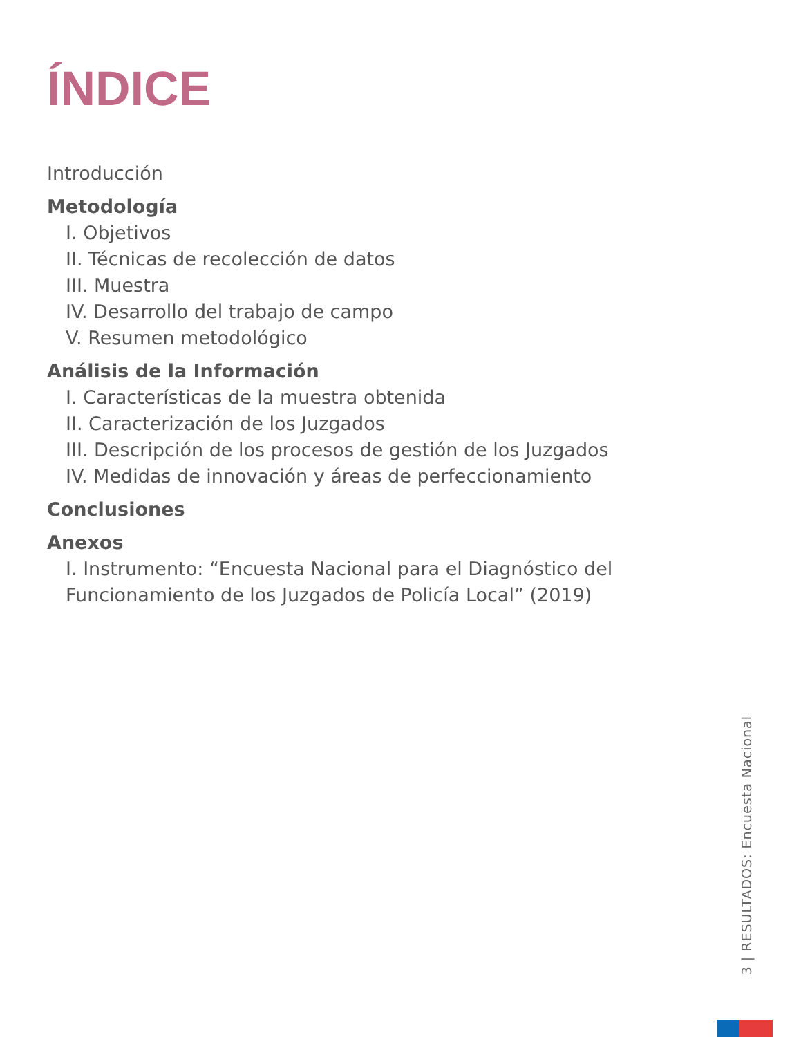ÍNDICE
Introducción
Metodología
I. Objetivos
II. Técnicas de recolección de datos
III. Muestra
IV. Desarrollo del trabajo de campo
V. Resumen metodológico
Análisis de la Información
I. Características de la muestra obtenida
II. Caracterización de los Juzgados
III. Descripción de los procesos de gestión de los Juzgados
IV. Medidas de innovación y áreas de perfeccionamiento
Conclusiones
Anexos
I. Instrumento: “Encuesta Nacional para el Diagnóstico del Funcionamiento de los Juzgados de Policía Local” (2019)
3 | RESULTADOS: Encuesta Nacional